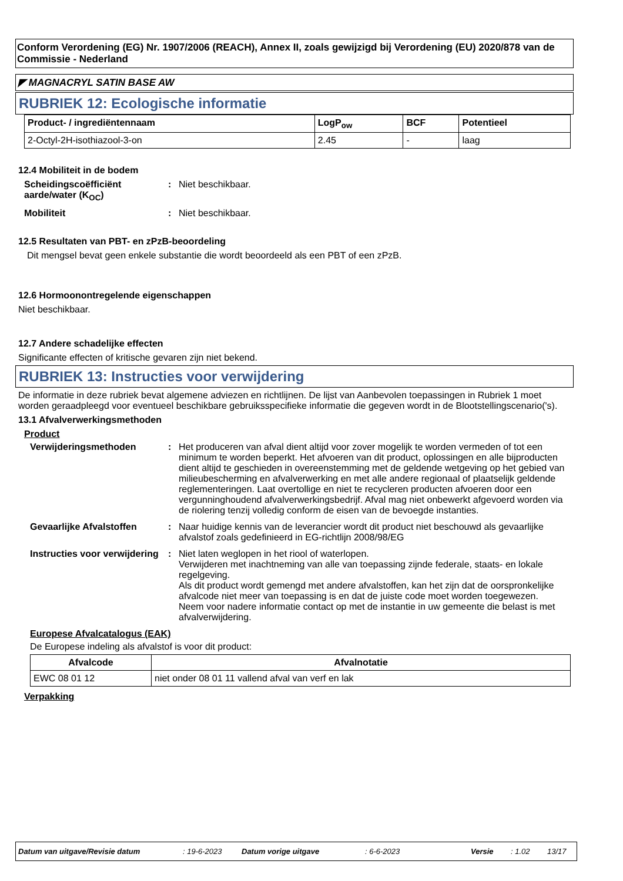Conform Verordening (EG) Nr. 1907/2006 (REACH), Annex II, zoals gewijzigd bij Verordening (EU) 2020/878 van de Commissie - Nederland
◤ MAGNACRYL SATIN BASE AW
RUBRIEK 12: Ecologische informatie
| Product- / ingrediëntennaam | LogP<sub>ow</sub> | BCF | Potentieel |
| --- | --- | --- | --- |
| 2-Octyl-2H-isothiazool-3-on | 2.45 | - | laag |
12.4 Mobiliteit in de bodem
Scheidingscoëfficiënt aarde/water (K<sub>OC</sub>)
: Niet beschikbaar.
Mobiliteit : Niet beschikbaar.
12.5 Resultaten van PBT- en zPzB-beoordeling
Dit mengsel bevat geen enkele substantie die wordt beoordeeld als een PBT of een zPzB.
12.6 Hormoonontregelende eigenschappen
Niet beschikbaar.
12.7 Andere schadelijke effecten
Significante effecten of kritische gevaren zijn niet bekend.
RUBRIEK 13: Instructies voor verwijdering
De informatie in deze rubriek bevat algemene adviezen en richtlijnen. De lijst van Aanbevolen toepassingen in Rubriek 1 moet worden geraadpleegd voor eventueel beschikbare gebruiksspecifieke informatie die gegeven wordt in de Blootstellingscenario('s).
13.1 Afvalverwerkingsmethoden
Product
Verwijderingsmethoden : Het produceren van afval dient altijd voor zover mogelijk te worden vermeden of tot een minimum te worden beperkt. Het afvoeren van dit product, oplossingen en alle bijproducten dient altijd te geschieden in overeenstemming met de geldende wetgeving op het gebied van milieubescherming en afvalverwerking en met alle andere regionaal of plaatselijk geldende reglementeringen. Laat overtollige en niet te recycleren producten afvoeren door een vergunninghoudend afvalverwerkingsbedrijf. Afval mag niet onbewerkt afgevoerd worden via de riolering tenzij volledig conform de eisen van de bevoegde instanties.
Gevaarlijke Afvalstoffen : Naar huidige kennis van de leverancier wordt dit product niet beschouwd als gevaarlijke afvalstof zoals gedefinieerd in EG-richtlijn 2008/98/EG
Instructies voor verwijdering
: Niet laten weglopen in het riool of waterlopen.
Verwijderen met inachtneming van alle van toepassing zijnde federale, staats- en lokale regelgeving.
Als dit product wordt gemengd met andere afvalstoffen, kan het zijn dat de oorspronkelijke afvalcode niet meer van toepassing is en dat de juiste code moet worden toegewezen.
Neem voor nadere informatie contact op met de instantie in uw gemeente die belast is met afvalverwijdering.
Europese Afvalcatalogus (EAK)
De Europese indeling als afvalstof is voor dit product:
| Afvalcode | Afvalnotatie |
| --- | --- |
| EWC 08 01 12 | niet onder 08 01 11 vallend afval van verf en lak |
Verpakking
Datum van uitgave/Revisie datum: 19-6-2023 Datum vorige uitgave: 6-6-2023 Versie: 1.02 13/17